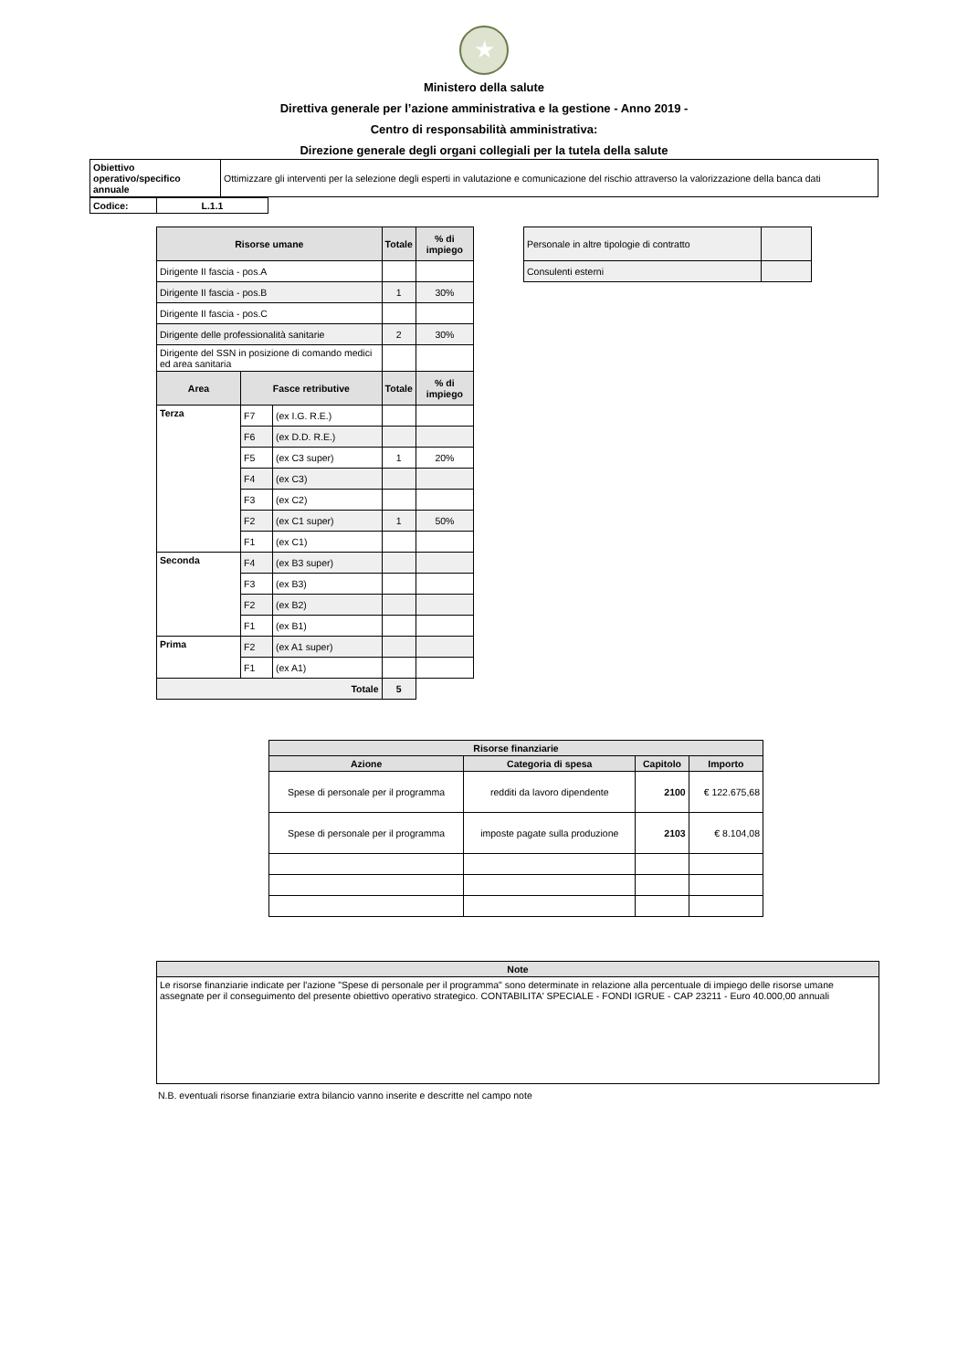★
Ministero della salute
Direttiva generale per l’azione amministrativa e la gestione - Anno 2019 -
Centro di responsabilità amministrativa:
Direzione generale degli organi collegiali per la tutela della salute
| Obiettivo operativo/specifico annuale | Ottimizzare gli interventi per la selezione degli esperti in valutazione e comunicazione del rischio attraverso la valorizzazione della banca dati |
| Codice: | L.1.1 |
| Risorse umane | | | Totale | % di impiego |
| --- | --- | --- | --- | --- |
| Dirigente II fascia - pos.A | | | | |
| Dirigente II fascia - pos.B | | | 1 | 30% |
| Dirigente II fascia - pos.C | | | | |
| Dirigente delle professionalità sanitarie | | | 2 | 30% |
| Dirigente del SSN in posizione di comando medici ed area sanitaria | | | | |
| Area | Fasce retributive | | Totale | % di impiego |
| Terza | F7 | (ex I.G. R.E.) | | |
| | F6 | (ex D.D. R.E.) | | |
| | F5 | (ex C3 super) | 1 | 20% |
| | F4 | (ex C3) | | |
| | F3 | (ex C2) | | |
| | F2 | (ex C1 super) | 1 | 50% |
| | F1 | (ex C1) | | |
| Seconda | F4 | (ex B3 super) | | |
| | F3 | (ex B3) | | |
| | F2 | (ex B2) | | |
| | F1 | (ex B1) | | |
| Prima | F2 | (ex A1 super) | | |
| | F1 | (ex A1) | | |
| Totale | | | 5 | |
| Personale in altre tipologie di contratto | |
| Consulenti esterni | |
| Risorse finanziarie | | | |
| --- | --- | --- | --- |
| Azione | Categoria di spesa | Capitolo | Importo |
| Spese di personale per il programma | redditi da lavoro dipendente | 2100 | € 122.675,68 |
| Spese di personale per il programma | imposte pagate sulla produzione | 2103 | € 8.104,08 |
| Note |
| --- |
| Le risorse finanziarie indicate per l'azione "Spese di personale per il programma" sono determinate in relazione alla percentuale di impiego delle risorse umane assegnate per il conseguimento del presente obiettivo operativo strategico. CONTABILITA' SPECIALE - FONDI IGRUE - CAP 23211 - Euro 40.000,00 annuali |
N.B. eventuali risorse finanziarie extra bilancio vanno inserite e descritte nel campo note